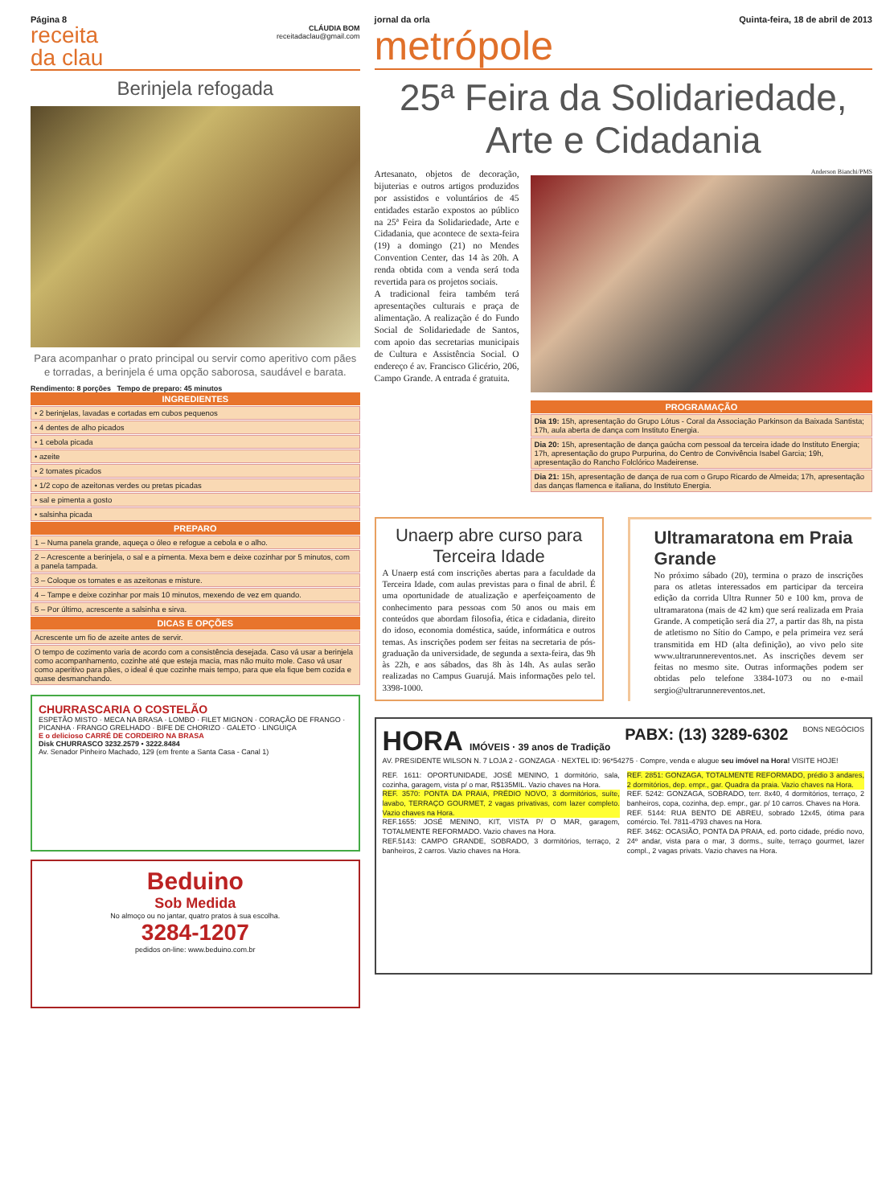Página 8
receita
da clau
CLÁUDIA BOM
receitadaclau@gmail.com
Berinjela refogada
Para acompanhar o prato principal ou servir como aperitivo com pães e torradas, a berinjela é uma opção saborosa, saudável e barata.
Rendimento: 8 porções Tempo de preparo: 45 minutos
INGREDIENTES
• 2 berinjelas, lavadas e cortadas em cubos pequenos
• 4 dentes de alho picados
• 1 cebola picada
• azeite
• 2 tomates picados
• 1/2 copo de azeitonas verdes ou pretas picadas
• sal e pimenta a gosto
• salsinha picada
PREPARO
1 – Numa panela grande, aqueça o óleo e refogue a cebola e o alho.
2 – Acrescente a berinjela, o sal e a pimenta. Mexa bem e deixe cozinhar por 5 minutos, com a panela tampada.
3 – Coloque os tomates e as azeitonas e misture.
4 – Tampe e deixe cozinhar por mais 10 minutos, mexendo de vez em quando.
5 – Por último, acrescente a salsinha e sirva.
DICAS E OPÇÕES
Acrescente um fio de azeite antes de servir.
O tempo de cozimento varia de acordo com a consistência desejada. Caso vá usar a berinjela como acompanhamento, cozinhe até que esteja macia, mas não muito mole. Caso vá usar como aperitivo para pães, o ideal é que cozinhe mais tempo, para que ela fique bem cozida e quase desmanchando.
CHURRASCARIA O COSTELÃO
ESPETÃO MISTO · MECA NA BRASA · LOMBO · FILET MIGNON · CORAÇÃO DE FRANGO · PICANHA · FRANGO GRELHADO · BIFE DE CHORIZO · GALETO · LINGUIÇA
E o delicioso CARRÉ DE CORDEIRO NA BRASA
Disk CHURRASCO 3232.2579 • 3222.8484
Av. Senador Pinheiro Machado, 129 (em frente a Santa Casa - Canal 1)
Beduino
Sob Medida
No almoço ou no jantar, quatro pratos à sua escolha.
3284-1207
pedidos on-line: www.beduino.com.br
jornal da orla Quinta-feira, 18 de abril de 2013
metrópole
25ª Feira da Solidariedade,
Arte e Cidadania
Artesanato, objetos de decoração, bijuterias e outros artigos produzidos por assistidos e voluntários de 45 entidades estarão expostos ao público na 25ª Feira da Solidariedade, Arte e Cidadania, que acontece de sexta-feira (19) a domingo (21) no Mendes Convention Center, das 14 às 20h. A renda obtida com a venda será toda revertida para os projetos sociais.
A tradicional feira também terá apresentações culturais e praça de alimentação. A realização é do Fundo Social de Solidariedade de Santos, com apoio das secretarias municipais de Cultura e Assistência Social. O endereço é av. Francisco Glicério, 206, Campo Grande. A entrada é gratuita.
Anderson Bianchi/PMS
PROGRAMAÇÃO
Dia 19: 15h, apresentação do Grupo Lótus - Coral da Associação Parkinson da Baixada Santista; 17h, aula aberta de dança com Instituto Energia.
Dia 20: 15h, apresentação de dança gaúcha com pessoal da terceira idade do Instituto Energia; 17h, apresentação do grupo Purpurina, do Centro de Convivência Isabel Garcia; 19h, apresentação do Rancho Folclórico Madeirense.
Dia 21: 15h, apresentação de dança de rua com o Grupo Ricardo de Almeida; 17h, apresentação das danças flamenca e italiana, do Instituto Energia.
Unaerp abre curso para Terceira Idade
A Unaerp está com inscrições abertas para a faculdade da Terceira Idade, com aulas previstas para o final de abril. É uma oportunidade de atualização e aperfeiçoamento de conhecimento para pessoas com 50 anos ou mais em conteúdos que abordam filosofia, ética e cidadania, direito do idoso, economia doméstica, saúde, informática e outros temas. As inscrições podem ser feitas na secretaria de pós-graduação da universidade, de segunda a sexta-feira, das 9h às 22h, e aos sábados, das 8h às 14h. As aulas serão realizadas no Campus Guarujá. Mais informações pelo tel. 3398-1000.
Ultramaratona em Praia Grande
No próximo sábado (20), termina o prazo de inscrições para os atletas interessados em participar da terceira edição da corrida Ultra Runner 50 e 100 km, prova de ultramaratona (mais de 42 km) que será realizada em Praia Grande. A competição será dia 27, a partir das 8h, na pista de atletismo no Sítio do Campo, e pela primeira vez será transmitida em HD (alta definição), ao vivo pelo site www.ultrarunnereventos.net. As inscrições devem ser feitas no mesmo site. Outras informações podem ser obtidas pelo telefone 3384-1073 ou no e-mail sergio@ultrarunnereventos.net.
HORA IMÓVEIS · 39 anos de Tradição PABX: (13) 3289-6302 BONS NEGÓCIOS
AV. PRESIDENTE WILSON N. 7 LOJA 2 - GONZAGA · NEXTEL ID: 96*54275 · Compre, venda e alugue seu imóvel na Hora! VISITE HOJE!
REF. 1611: OPORTUNIDADE, JOSÉ MENINO, 1 dormitório, sala, cozinha, garagem, vista p/ o mar, R$135MIL. Vazio chaves na Hora.
REF. 3570: PONTA DA PRAIA, PRÉDIO NOVO, 3 dormitórios, suíte, lavabo, TERRAÇO GOURMET, 2 vagas privativas, com lazer completo. Vazio chaves na Hora.
REF.1655: JOSÉ MENINO, KIT, VISTA P/ O MAR, garagem, TOTALMENTE REFORMADO. Vazio chaves na Hora.
REF.5143: CAMPO GRANDE, SOBRADO, 3 dormitórios, terraço, 2 banheiros, 2 carros. Vazio chaves na Hora.
REF. 2851: GONZAGA, TOTALMENTE REFORMADO, prédio 3 andares, 2 dormitórios, dep. empr., gar. Quadra da praia. Vazio chaves na Hora.
REF. 5242: GONZAGA, SOBRADO, terr. 8x40, 4 dormitórios, terraço, 2 banheiros, copa, cozinha, dep. empr., gar. p/ 10 carros. Chaves na Hora.
REF. 5144: RUA BENTO DE ABREU, sobrado 12x45, ótima para comércio. Tel. 7811-4793 chaves na Hora.
REF. 3462: OCASIÃO, PONTA DA PRAIA, ed. porto cidade, prédio novo, 24º andar, vista para o mar, 3 dorms., suíte, terraço gourmet, lazer compl., 2 vagas privats. Vazio chaves na Hora.